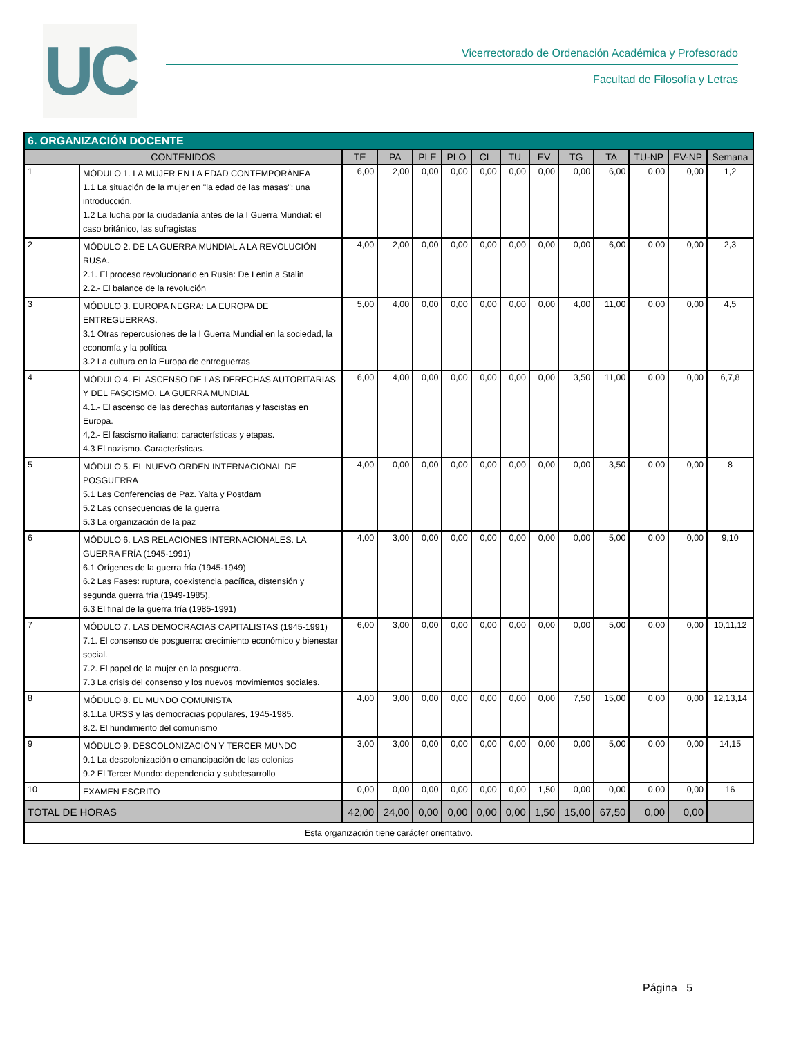UC
Vicerrectorado de Ordenación Académica y Profesorado
Facultad de Filosofía y Letras
| 6. ORGANIZACIÓN DOCENTE | | | | | | | | | | | | | |
| --- | --- | --- | --- | --- | --- | --- | --- | --- | --- | --- | --- | --- | --- |
| CONTENIDOS | | TE | PA | PLE | PLO | CL | TU | EV | TG | TA | TU-NP | EV-NP | Semana |
| 1 | MÓDULO 1. LA MUJER EN LA EDAD CONTEMPORÁNEA 1.1 La situación de la mujer en "la edad de las masas": una introducción. 1.2 La lucha por la ciudadanía antes de la I Guerra Mundial: el caso británico, las sufragistas | 6,00 | 2,00 | 0,00 | 0,00 | 0,00 | 0,00 | 0,00 | 0,00 | 6,00 | 0,00 | 0,00 | 1,2 |
| 2 | MÓDULO 2. DE LA GUERRA MUNDIAL A LA REVOLUCIÓN RUSA. 2.1. El proceso revolucionario en Rusia: De Lenin a Stalin 2.2.- El balance de la revolución | 4,00 | 2,00 | 0,00 | 0,00 | 0,00 | 0,00 | 0,00 | 0,00 | 6,00 | 0,00 | 0,00 | 2,3 |
| 3 | MÓDULO 3. EUROPA NEGRA: LA EUROPA DE ENTREGUERRAS. 3.1 Otras repercusiones de la I Guerra Mundial en la sociedad, la economía y la política 3.2 La cultura en la Europa de entreguerras | 5,00 | 4,00 | 0,00 | 0,00 | 0,00 | 0,00 | 0,00 | 4,00 | 11,00 | 0,00 | 0,00 | 4,5 |
| 4 | MÓDULO 4. EL ASCENSO DE LAS DERECHAS AUTORITARIAS Y DEL FASCISMO. LA GUERRA MUNDIAL 4.1.- El ascenso de las derechas autoritarias y fascistas en Europa. 4,2.- El fascismo italiano: características y etapas. 4.3 El nazismo. Características. | 6,00 | 4,00 | 0,00 | 0,00 | 0,00 | 0,00 | 0,00 | 3,50 | 11,00 | 0,00 | 0,00 | 6,7,8 |
| 5 | MÓDULO 5. EL NUEVO ORDEN INTERNACIONAL DE POSGUERRA 5.1 Las Conferencias de Paz. Yalta y Postdam 5.2 Las consecuencias de la guerra 5.3 La organización de la paz | 4,00 | 0,00 | 0,00 | 0,00 | 0,00 | 0,00 | 0,00 | 0,00 | 3,50 | 0,00 | 0,00 | 8 |
| 6 | MÓDULO 6. LAS RELACIONES INTERNACIONALES. LA GUERRA FRÍA (1945-1991) 6.1 Orígenes de la guerra fría (1945-1949) 6.2 Las Fases: ruptura, coexistencia pacífica, distensión y segunda guerra fría (1949-1985). 6.3 El final de la guerra fría (1985-1991) | 4,00 | 3,00 | 0,00 | 0,00 | 0,00 | 0,00 | 0,00 | 0,00 | 5,00 | 0,00 | 0,00 | 9,10 |
| 7 | MÓDULO 7. LAS DEMOCRACIAS CAPITALISTAS (1945-1991) 7.1. El consenso de posguerra: crecimiento económico y bienestar social. 7.2. El papel de la mujer en la posguerra. 7.3 La crisis del consenso y los nuevos movimientos sociales. | 6,00 | 3,00 | 0,00 | 0,00 | 0,00 | 0,00 | 0,00 | 0,00 | 5,00 | 0,00 | 0,00 | 10,11,12 |
| 8 | MÓDULO 8. EL MUNDO COMUNISTA 8.1.La URSS y las democracias populares, 1945-1985. 8.2. El hundimiento del comunismo | 4,00 | 3,00 | 0,00 | 0,00 | 0,00 | 0,00 | 0,00 | 7,50 | 15,00 | 0,00 | 0,00 | 12,13,14 |
| 9 | MÓDULO 9. DESCOLONIZACIÓN Y TERCER MUNDO 9.1 La descolonización o emancipación de las colonias 9.2 El Tercer Mundo: dependencia y subdesarrollo | 3,00 | 3,00 | 0,00 | 0,00 | 0,00 | 0,00 | 0,00 | 0,00 | 5,00 | 0,00 | 0,00 | 14,15 |
| 10 | EXAMEN ESCRITO | 0,00 | 0,00 | 0,00 | 0,00 | 0,00 | 0,00 | 1,50 | 0,00 | 0,00 | 0,00 | 0,00 | 16 |
| TOTAL DE HORAS | | 42,00 | 24,00 | 0,00 | 0,00 | 0,00 | 0,00 | 1,50 | 15,00 | 67,50 | 0,00 | 0,00 | |
| Esta organización tiene carácter orientativo. | | | | | | | | | | | | | |
Página 5